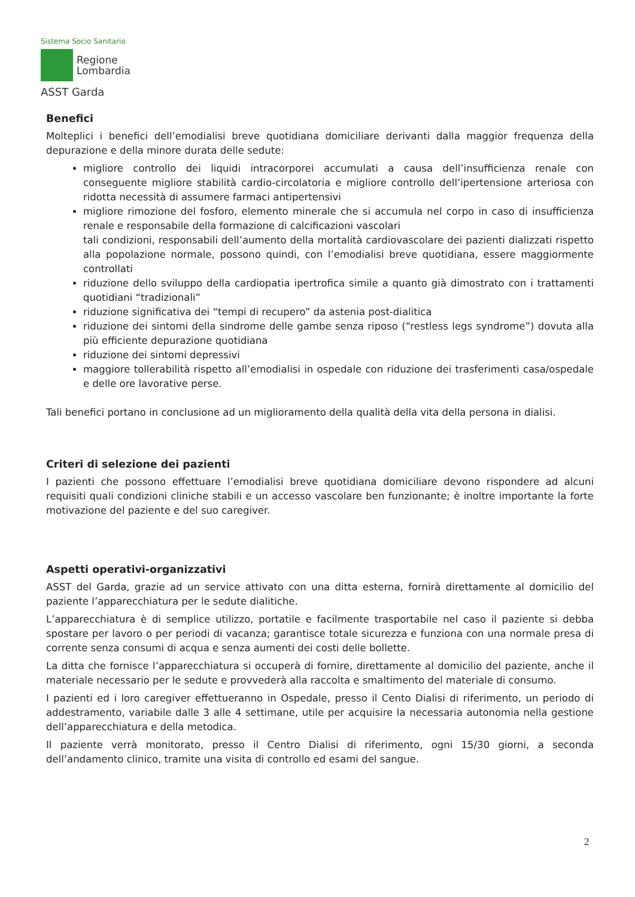Sistema Socio Sanitario
Regione
Lombardia
ASST Garda
Benefici
Molteplici i benefici dell’emodialisi breve quotidiana domiciliare derivanti dalla maggior frequenza della depurazione e della minore durata delle sedute:
migliore controllo dei liquidi intracorporei accumulati a causa dell’insufficienza renale con conseguente migliore stabilità cardio-circolatoria e migliore controllo dell’ipertensione arteriosa con ridotta necessità di assumere farmaci antipertensivi
migliore rimozione del fosforo, elemento minerale che si accumula nel corpo in caso di insufficienza renale e responsabile della formazione di calcificazioni vascolari
tali condizioni, responsabili dell’aumento della mortalità cardiovascolare dei pazienti dializzati rispetto alla popolazione normale, possono quindi, con l’emodialisi breve quotidiana, essere maggiormente controllati
riduzione dello sviluppo della cardiopatia ipertrofica simile a quanto già dimostrato con i trattamenti quotidiani “tradizionali”
riduzione significativa dei “tempi di recupero” da astenia post-dialitica
riduzione dei sintomi della sindrome delle gambe senza riposo (“restless legs syndrome”) dovuta alla più efficiente depurazione quotidiana
riduzione dei sintomi depressivi
maggiore tollerabilità rispetto all’emodialisi in ospedale con riduzione dei trasferimenti casa/ospedale e delle ore lavorative perse.
Tali benefici portano in conclusione ad un miglioramento della qualità della vita della persona in dialisi.
Criteri di selezione dei pazienti
I pazienti che possono effettuare l’emodialisi breve quotidiana domiciliare devono rispondere ad alcuni requisiti quali condizioni cliniche stabili e un accesso vascolare ben funzionante; è inoltre importante la forte motivazione del paziente e del suo caregiver.
Aspetti operativi-organizzativi
ASST del Garda, grazie ad un service attivato con una ditta esterna, fornirà direttamente al domicilio del paziente l’apparecchiatura per le sedute dialitiche.
L’apparecchiatura è di semplice utilizzo, portatile e facilmente trasportabile nel caso il paziente si debba spostare per lavoro o per periodi di vacanza; garantisce totale sicurezza e funziona con una normale presa di corrente senza consumi di acqua e senza aumenti dei costi delle bollette.
La ditta che fornisce l’apparecchiatura si occuperà di fornire, direttamente al domicilio del paziente, anche il materiale necessario per le sedute e provvederà alla raccolta e smaltimento del materiale di consumo.
I pazienti ed i loro caregiver effettueranno in Ospedale, presso il Cento Dialisi di riferimento, un periodo di addestramento, variabile dalle 3 alle 4 settimane, utile per acquisire la necessaria autonomia nella gestione dell’apparecchiatura e della metodica.
Il paziente verrà monitorato, presso il Centro Dialisi di riferimento, ogni 15/30 giorni, a seconda dell’andamento clinico, tramite una visita di controllo ed esami del sangue.
2